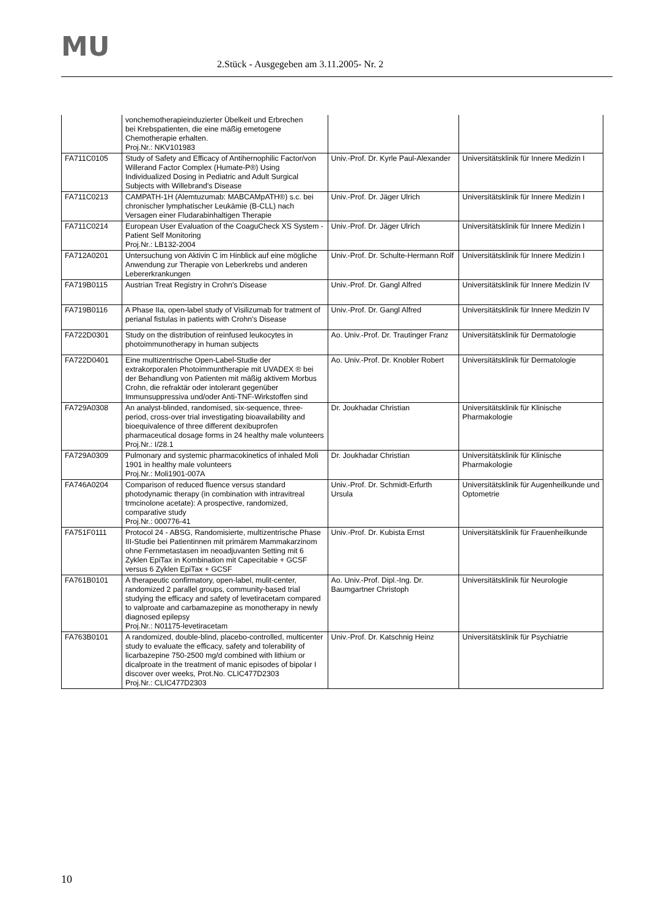MU
2.Stück - Ausgegeben am 3.11.2005- Nr. 2
| | vonchemotherapieinduzierter Übelkeit und Erbrechen bei Krebspatienten, die eine mäßig emetogene Chemotherapie erhalten. Proj.Nr.: NKV101983 | | |
| FA711C0105 | Study of Safety and Efficacy of Antihernophilic Factor/von Willerand Factor Complex (Humate-P®) Using Individualized Dosing in Pediatric and Adult Surgical Subjects with Willebrand's Disease | Univ.-Prof. Dr. Kyrle Paul-Alexander | Universitätsklinik für Innere Medizin I |
| FA711C0213 | CAMPATH-1H (Alemtuzumab: MABCAMpATH®) s.c. bei chronischer lymphatischer Leukämie (B-CLL) nach Versagen einer Fludarabinhaltigen Therapie | Univ.-Prof. Dr. Jäger Ulrich | Universitätsklinik für Innere Medizin I |
| FA711C0214 | European User Evaluation of the CoaguCheck XS System - Patient Self Monitoring Proj.Nr.: LB132-2004 | Univ.-Prof. Dr. Jäger Ulrich | Universitätsklinik für Innere Medizin I |
| FA712A0201 | Untersuchung von Aktivin C im Hinblick auf eine mögliche Anwendung zur Therapie von Leberkrebs und anderen Lebererkrankungen | Univ.-Prof. Dr. Schulte-Hermann Rolf | Universitätsklinik für Innere Medizin I |
| FA719B0115 | Austrian Treat Registry in Crohn's Disease | Univ.-Prof. Dr. Gangl Alfred | Universitätsklinik für Innere Medizin IV |
| FA719B0116 | A Phase IIa, open-label study of Visilizumab for tratment of perianal fistulas in patients with Crohn's Disease | Univ.-Prof. Dr. Gangl Alfred | Universitätsklinik für Innere Medizin IV |
| FA722D0301 | Study on the distribution of reinfused leukocytes in photoimmunotherapy in human subjects | Ao. Univ.-Prof. Dr. Trautinger Franz | Universitätsklinik für Dermatologie |
| FA722D0401 | Eine multizentrische Open-Label-Studie der extrakorporalen Photoimmuntherapie mit UVADEX ® bei der Behandlung von Patienten mit mäßig aktivem Morbus Crohn, die refraktär oder intolerant gegenüber Immunsuppressiva und/oder Anti-TNF-Wirkstoffen sind | Ao. Univ.-Prof. Dr. Knobler Robert | Universitätsklinik für Dermatologie |
| FA729A0308 | An analyst-blinded, randomised, six-sequence, three-period, cross-over trial investigating bioavailability and bioequivalence of three different dexibuprofen pharmaceutical dosage forms in 24 healthy male volunteers Proj.Nr.: I/28.1 | Dr. Joukhadar Christian | Universitätsklinik für Klinische Pharmakologie |
| FA729A0309 | Pulmonary and systemic pharmacokinetics of inhaled Moli 1901 in healthy male volunteers Proj.Nr.: Moli1901-007A | Dr. Joukhadar Christian | Universitätsklinik für Klinische Pharmakologie |
| FA746A0204 | Comparison of reduced fluence versus standard photodynamic therapy (in combination with intravitreal trmcinolone acetate): A prospective, randomized, comparative study Proj.Nr.: 000776-41 | Univ.-Prof. Dr. Schmidt-Erfurth Ursula | Universitätsklinik für Augenheilkunde und Optometrie |
| FA751F0111 | Protocol 24 - ABSG, Randomisierte, multizentrische Phase III-Studie bei Patientinnen mit primärem Mammakarzinom ohne Fernmetastasen im neoadjuvanten Setting mit 6 Zyklen EpiTax in Kombination mit Capecitabie + GCSF versus 6 Zyklen EpiTax + GCSF | Univ.-Prof. Dr. Kubista Ernst | Universitätsklinik für Frauenheilkunde |
| FA761B0101 | A therapeutic confirmatory, open-label, mulit-center, randomized 2 parallel groups, community-based trial studying the efficacy and safety of levetiracetam compared to valproate and carbamazepine as monotherapy in newly diagnosed epilepsy Proj.Nr.: N01175-levetiracetam | Ao. Univ.-Prof. Dipl.-Ing. Dr. Baumgartner Christoph | Universitätsklinik für Neurologie |
| FA763B0101 | A randomized, double-blind, placebo-controlled, multicenter study to evaluate the efficacy, safety and tolerability of licarbazepine 750-2500 mg/d combined with lithium or dicalproate in the treatment of manic episodes of bipolar I discover over weeks, Prot.No. CLIC477D2303 Proj.Nr.: CLIC477D2303 | Univ.-Prof. Dr. Katschnig Heinz | Universitätsklinik für Psychiatrie |
10